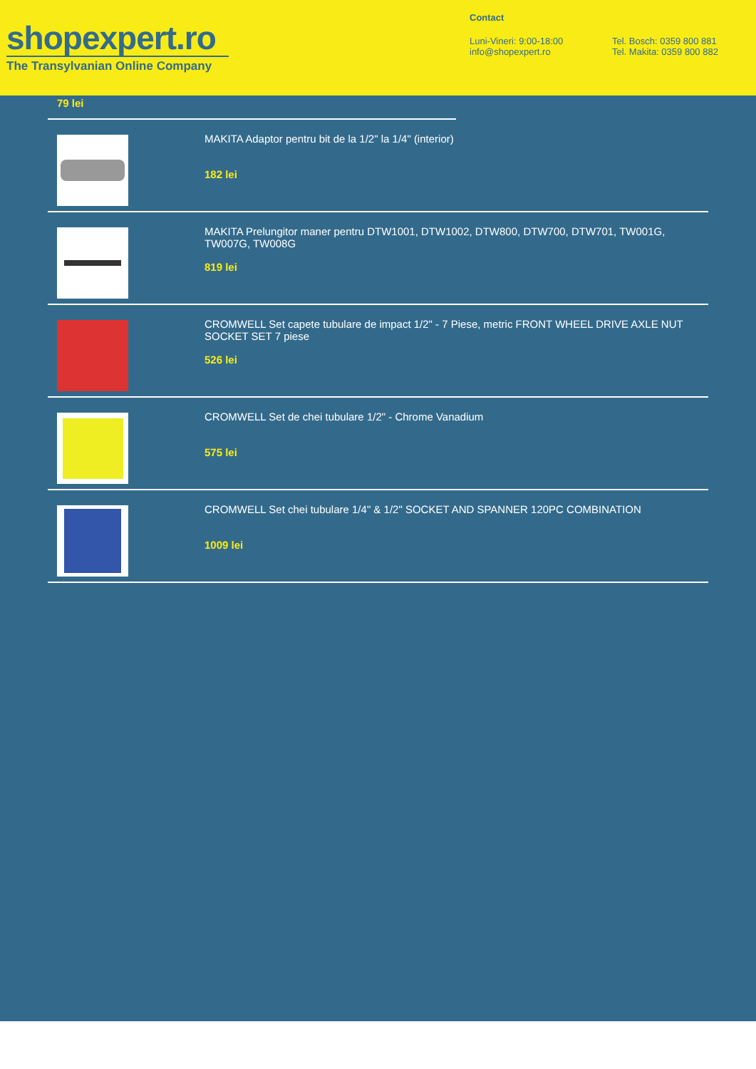shopexpert.ro
The Transylvanian Online Company
Contact
Luni-Vineri: 9:00-18:00
info@shopexpert.ro
Tel. Bosch: 0359 800 881
Tel. Makita: 0359 800 882
79 lei
MAKITA Adaptor pentru bit de la 1/2" la 1/4" (interior)
182 lei
MAKITA Prelungitor maner pentru DTW1001, DTW1002, DTW800, DTW700, DTW701, TW001G, TW007G, TW008G
819 lei
CROMWELL Set capete tubulare de impact 1/2" - 7 Piese, metric FRONT WHEEL DRIVE AXLE NUT SOCKET SET 7 piese
526 lei
CROMWELL Set de chei tubulare 1/2" - Chrome Vanadium
575 lei
CROMWELL Set chei tubulare 1/4" & 1/2" SOCKET AND SPANNER 120PC COMBINATION
1009 lei